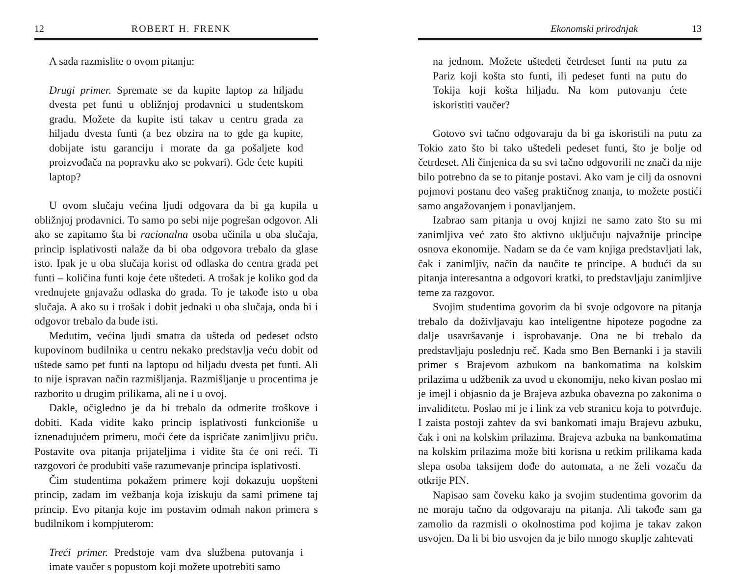12 ROBERT H. FRENK
A sada razmislite o ovom pitanju:
Drugi primer. Spremate se da kupite laptop za hiljadu dvesta pet funti u obližnjoj prodavnici u studentskom gradu. Možete da kupite isti takav u centru grada za hiljadu dvesta funti (a bez obzira na to gde ga kupite, dobijate istu garanciju i morate da ga pošaljete kod proizvođača na popravku ako se pokvari). Gde ćete kupiti laptop?
U ovom slučaju većina ljudi odgovara da bi ga kupila u obližnjoj prodavnici. To samo po sebi nije pogrešan odgovor. Ali ako se zapitamo šta bi racionalna osoba učinila u oba slučaja, princip isplativosti nalaže da bi oba odgovora trebalo da glase isto. Ipak je u oba slučaja korist od odlaska do centra grada pet funti – količina funti koje ćete uštedeti. A trošak je koliko god da vrednujete gnjavažu odlaska do grada. To je takođe isto u oba slučaja. A ako su i trošak i dobit jednaki u oba slučaja, onda bi i odgovor trebalo da bude isti.
Međutim, većina ljudi smatra da ušteda od pedeset odsto kupovinom budilnika u centru nekako predstavlja veću dobit od uštede samo pet funti na laptopu od hiljadu dvesta pet funti. Ali to nije ispravan način razmišljanja. Razmišljanje u procentima je razborito u drugim prilikama, ali ne i u ovoj.
Dakle, očigledno je da bi trebalo da odmerite troškove i dobiti. Kada vidite kako princip isplativosti funkcioniše u iznenađujućem primeru, moći ćete da ispričate zanimljivu priču. Postavite ova pitanja prijateljima i vidite šta će oni reći. Ti razgovori će produbiti vaše razumevanje principa isplativosti.
Čim studentima pokažem primere koji dokazuju uopšteni princip, zadam im vežbanja koja iziskuju da sami primene taj princip. Evo pitanja koje im postavim odmah nakon primera s budilnikom i kompjuterom:
Treći primer. Predstoje vam dva službena putovanja i imate vaučer s popustom koji možete upotrebiti samo
Ekonomski prirodnjak 13
na jednom. Možete uštedeti četrdeset funti na putu za Pariz koji košta sto funti, ili pedeset funti na putu do Tokija koji košta hiljadu. Na kom putovanju ćete iskoristiti vaučer?
Gotovo svi tačno odgovaraju da bi ga iskoristili na putu za Tokio zato što bi tako uštedeli pedeset funti, što je bolje od četrdeset. Ali činjenica da su svi tačno odgovorili ne znači da nije bilo potrebno da se to pitanje postavi. Ako vam je cilj da osnovni pojmovi postanu deo vašeg praktičnog znanja, to možete postići samo angažovanjem i ponavljanjem.
Izabrao sam pitanja u ovoj knjizi ne samo zato što su mi zanimljiva već zato što aktivno uključuju najvažnije principe osnova ekonomije. Nadam se da će vam knjiga predstavljati lak, čak i zanimljiv, način da naučite te principe. A budući da su pitanja interesantna a odgovori kratki, to predstavljaju zanimljive teme za razgovor.
Svojim studentima govorim da bi svoje odgovore na pitanja trebalo da doživljavaju kao inteligentne hipoteze pogodne za dalje usavršavanje i isprobavanje. Ona ne bi trebalo da predstavljaju poslednju reč. Kada smo Ben Bernanki i ja stavili primer s Brajevom azbukom na bankomatima na kolskim prilazima u udžbenik za uvod u ekonomiju, neko kivan poslao mi je imejl i objasnio da je Brajeva azbuka obavezna po zakonima o invaliditetu. Poslao mi je i link za veb stranicu koja to potvrđuje. I zaista postoji zahtev da svi bankomati imaju Brajevu azbuku, čak i oni na kolskim prilazima. Brajeva azbuka na bankomatima na kolskim prilazima može biti korisna u retkim prilikama kada slepa osoba taksijem dođe do automata, a ne želi vozaču da otkrije PIN.
Napisao sam čoveku kako ja svojim studentima govorim da ne moraju tačno da odgovaraju na pitanja. Ali takođe sam ga zamolio da razmisli o okolnostima pod kojima je takav zakon usvojen. Da li bi bio usvojen da je bilo mnogo skuplje zahtevati